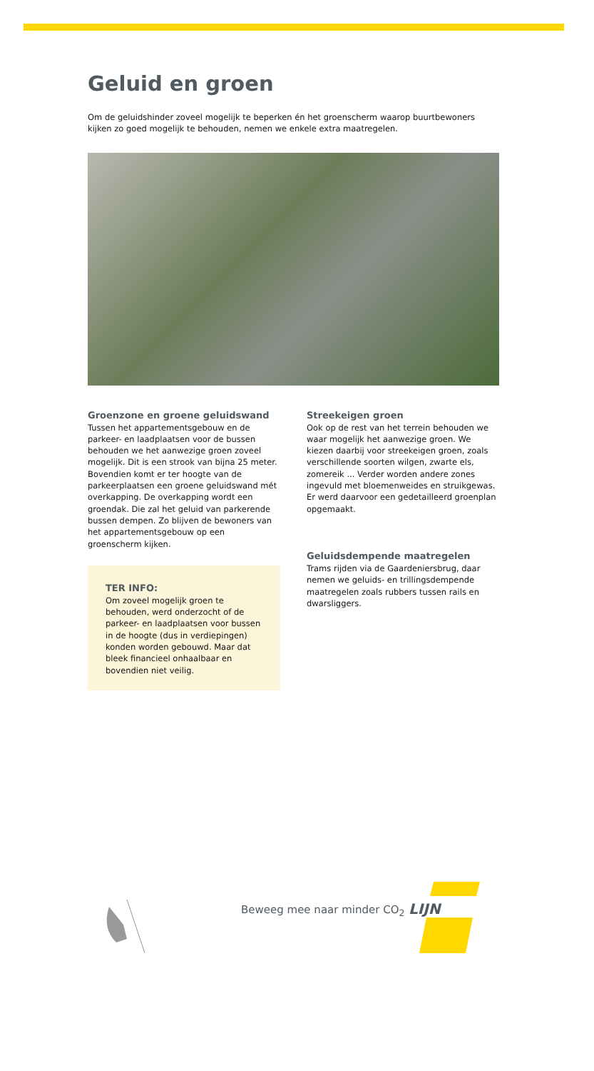Geluid en groen
Om de geluidshinder zoveel mogelijk te beperken én het groenscherm waarop buurtbewoners kijken zo goed mogelijk te behouden, nemen we enkele extra maatregelen.
Groenzone en groene geluidswand
Tussen het appartementsgebouw en de parkeer- en laadplaatsen voor de bussen behouden we het aanwezige groen zoveel mogelijk. Dit is een strook van bijna 25 meter. Bovendien komt er ter hoogte van de parkeerplaatsen een groene geluidswand mét overkapping. De overkapping wordt een groendak. Die zal het geluid van parkerende bussen dempen. Zo blijven de bewoners van het appartementsgebouw op een groenscherm kijken.
TER INFO:
Om zoveel mogelijk groen te behouden, werd onderzocht of de parkeer- en laadplaatsen voor bussen in de hoogte (dus in verdiepingen) konden worden gebouwd. Maar dat bleek financieel onhaalbaar en bovendien niet veilig.
Streekeigen groen
Ook op de rest van het terrein behouden we waar mogelijk het aanwezige groen. We kiezen daarbij voor streekeigen groen, zoals verschillende soorten wilgen, zwarte els, zomereik ... Verder worden andere zones ingevuld met bloemenweides en struikgewas. Er werd daarvoor een gedetailleerd groenplan opgemaakt.
Geluidsdempende maatregelen
Trams rijden via de Gaardeniersbrug, daar nemen we geluids- en trillingsdempende maatregelen zoals rubbers tussen rails en dwarsliggers.
Beweeg mee naar minder CO<sub>2</sub>
LIJN